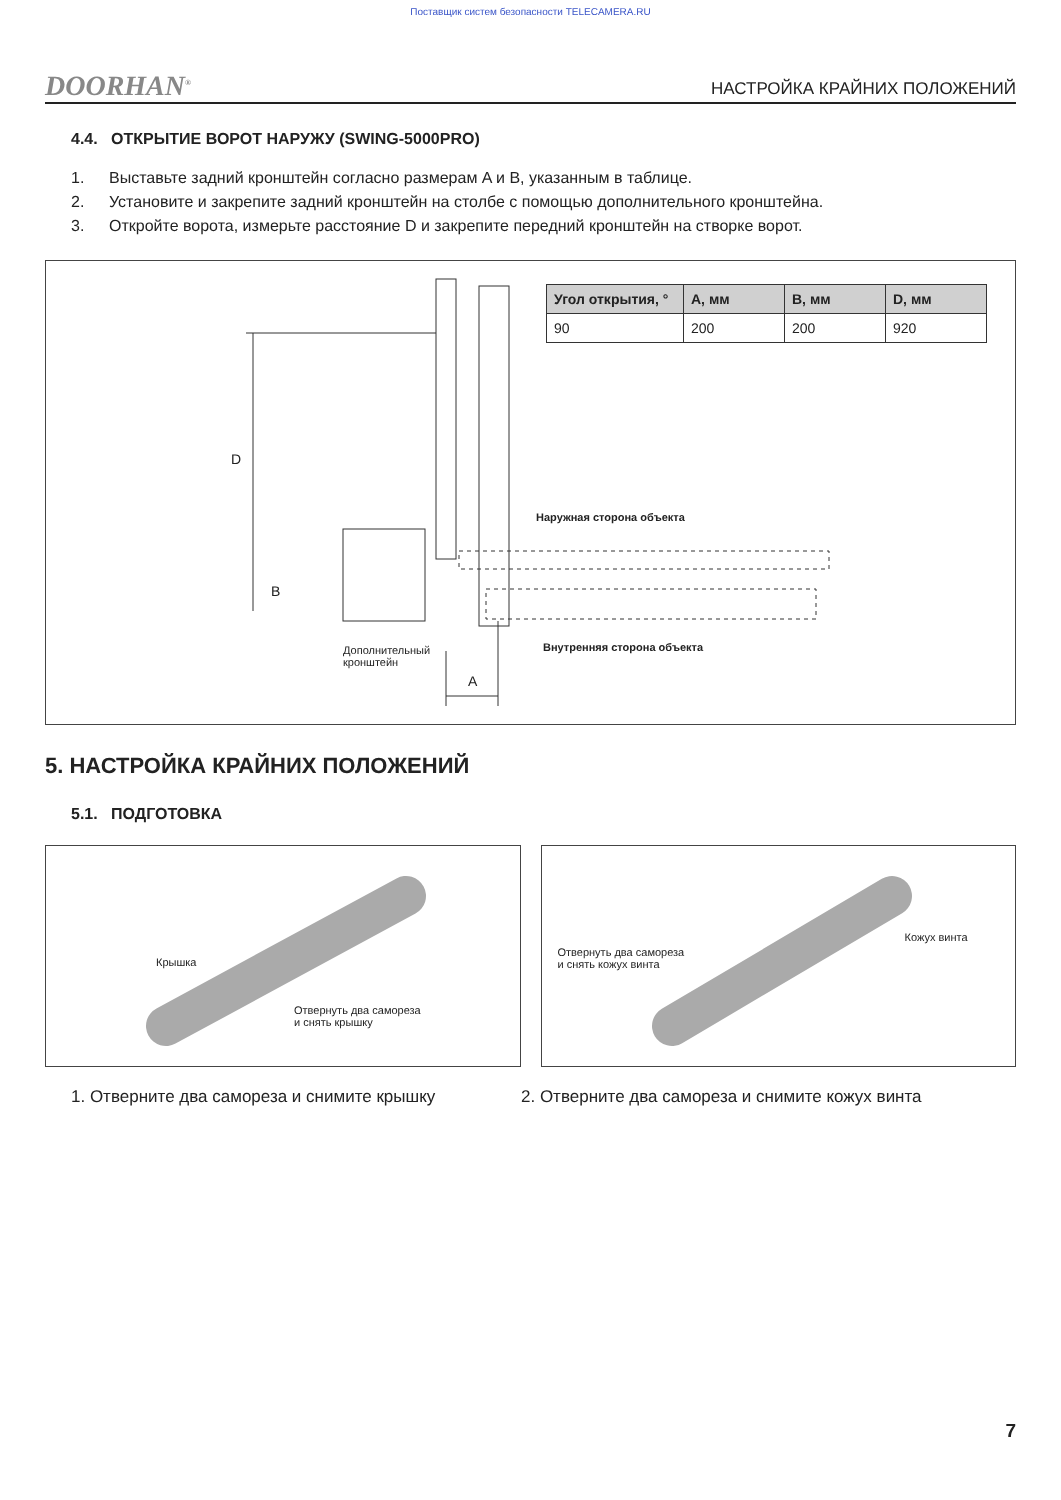Поставщик систем безопасности TELECAMERA.RU
DOORHAN<sup>®</sup> НАСТРОЙКА КРАЙНИХ ПОЛОЖЕНИЙ
4.4. ОТКРЫТИЕ ВОРОТ НАРУЖУ (SWING-5000PRO)
1. Выставьте задний кронштейн согласно размерам A и B, указанным в таблице.
2. Установите и закрепите задний кронштейн на столбе с помощью дополнительного кронштейна.
3. Откройте ворота, измерьте расстояние D и закрепите передний кронштейн на створке ворот.
| Угол открытия, ° | A, мм | B, мм | D, мм |
| --- | --- | --- | --- |
| 90 | 200 | 200 | 920 |
D
B
Наружная сторона объекта
Внутренняя сторона объекта
Дополнительный
кронштейн
A
5. НАСТРОЙКА КРАЙНИХ ПОЛОЖЕНИЙ
5.1. ПОДГОТОВКА
Крышка
Отвернуть два самореза
и снять крышку
Отвернуть два самореза
и снять кожух винта
Кожух винта
1. Отверните два самореза и снимите крышку 2. Отверните два самореза и снимите кожух винта
7